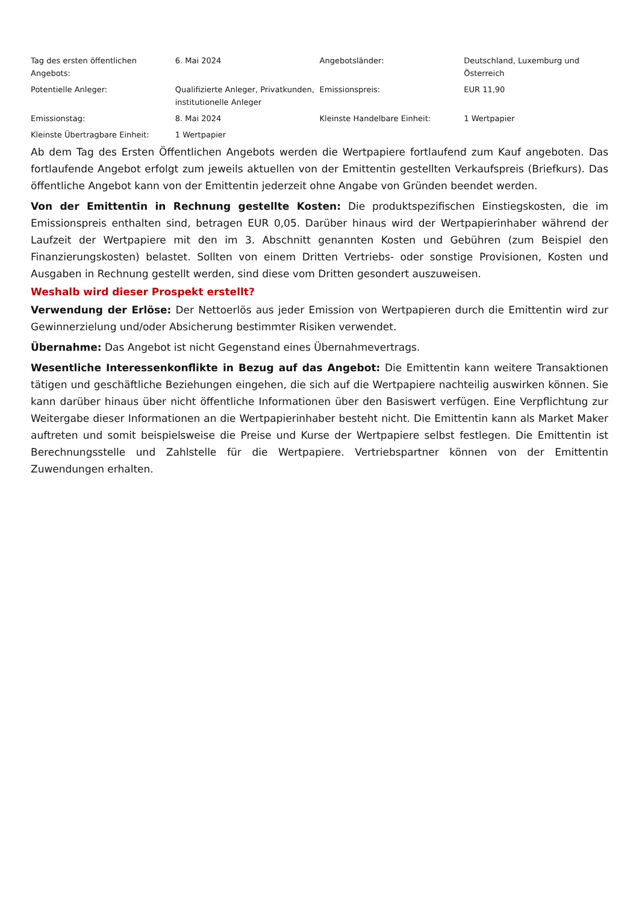| Tag des ersten öffentlichen Angebots: | 6. Mai 2024 | Angebotsländer: | Deutschland, Luxemburg und Österreich |
| Potentielle Anleger: | Qualifizierte Anleger, Privatkunden, institutionelle Anleger | Emissionspreis: | EUR 11,90 |
| Emissionstag: | 8. Mai 2024 | Kleinste Handelbare Einheit: | 1 Wertpapier |
| Kleinste Übertragbare Einheit: | 1 Wertpapier | | |
Ab dem Tag des Ersten Öffentlichen Angebots werden die Wertpapiere fortlaufend zum Kauf angeboten. Das fortlaufende Angebot erfolgt zum jeweils aktuellen von der Emittentin gestellten Verkaufspreis (Briefkurs). Das öffentliche Angebot kann von der Emittentin jederzeit ohne Angabe von Gründen beendet werden.
Von der Emittentin in Rechnung gestellte Kosten: Die produktspezifischen Einstiegskosten, die im Emissionspreis enthalten sind, betragen EUR 0,05. Darüber hinaus wird der Wertpapierinhaber während der Laufzeit der Wertpapiere mit den im 3. Abschnitt genannten Kosten und Gebühren (zum Beispiel den Finanzierungskosten) belastet. Sollten von einem Dritten Vertriebs- oder sonstige Provisionen, Kosten und Ausgaben in Rechnung gestellt werden, sind diese vom Dritten gesondert auszuweisen.
Weshalb wird dieser Prospekt erstellt?
Verwendung der Erlöse: Der Nettoerlös aus jeder Emission von Wertpapieren durch die Emittentin wird zur Gewinnerzielung und/oder Absicherung bestimmter Risiken verwendet.
Übernahme: Das Angebot ist nicht Gegenstand eines Übernahmevertrags.
Wesentliche Interessenkonflikte in Bezug auf das Angebot: Die Emittentin kann weitere Transaktionen tätigen und geschäftliche Beziehungen eingehen, die sich auf die Wertpapiere nachteilig auswirken können. Sie kann darüber hinaus über nicht öffentliche Informationen über den Basiswert verfügen. Eine Verpflichtung zur Weitergabe dieser Informationen an die Wertpapierinhaber besteht nicht. Die Emittentin kann als Market Maker auftreten und somit beispielsweise die Preise und Kurse der Wertpapiere selbst festlegen. Die Emittentin ist Berechnungsstelle und Zahlstelle für die Wertpapiere. Vertriebspartner können von der Emittentin Zuwendungen erhalten.